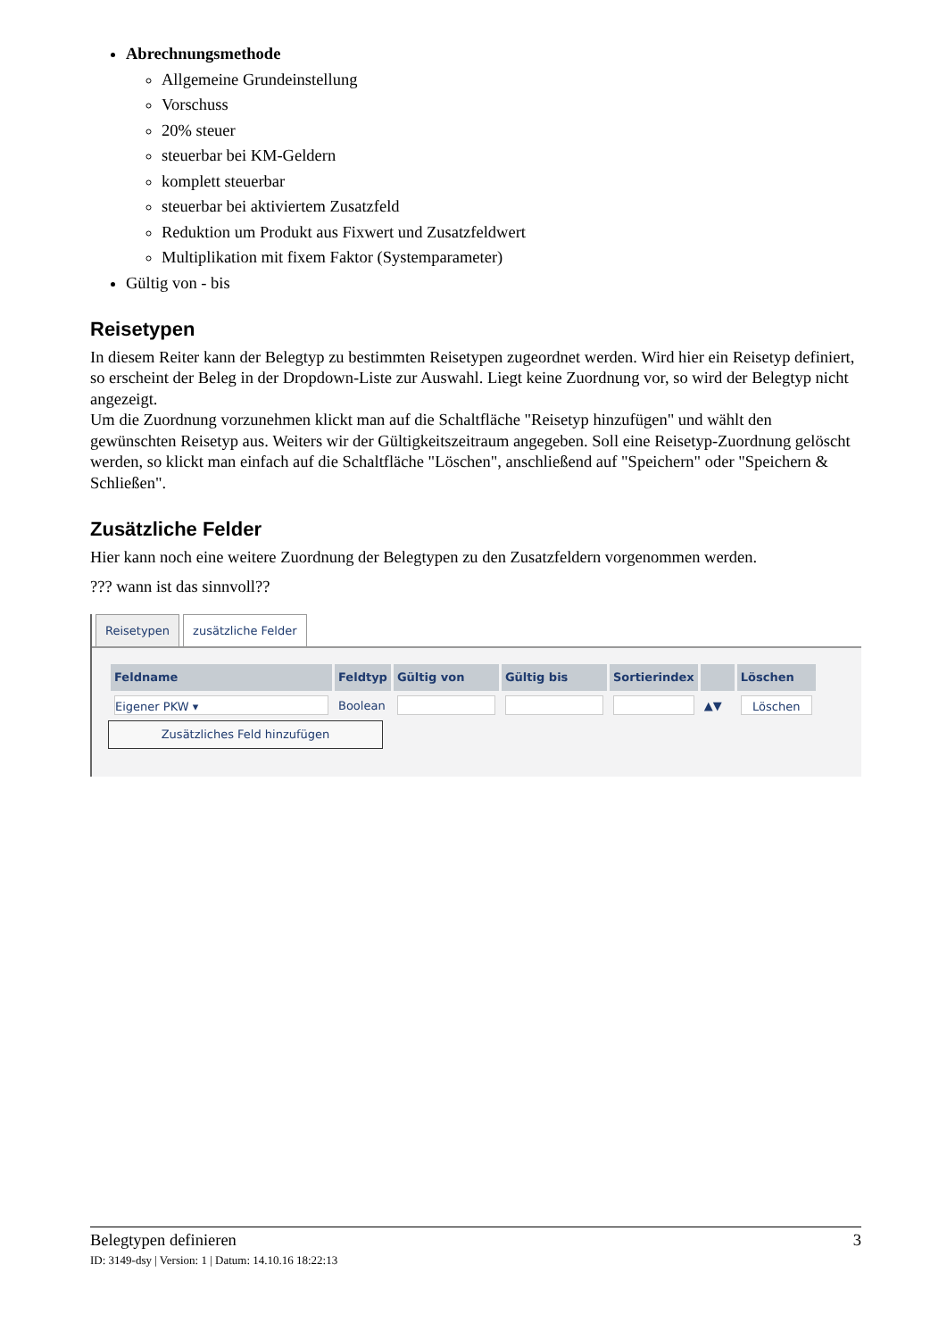Abrechnungsmethode
Allgemeine Grundeinstellung
Vorschuss
20% steuer
steuerbar bei KM-Geldern
komplett steuerbar
steuerbar bei aktiviertem Zusatzfeld
Reduktion um Produkt aus Fixwert und Zusatzfeldwert
Multiplikation mit fixem Faktor (Systemparameter)
Gültig von - bis
Reisetypen
In diesem Reiter kann der Belegtyp zu bestimmten Reisetypen zugeordnet werden. Wird hier ein Reisetyp definiert, so erscheint der Beleg in der Dropdown-Liste zur Auswahl. Liegt keine Zuordnung vor, so wird der Belegtyp nicht angezeigt.
Um die Zuordnung vorzunehmen klickt man auf die Schaltfläche "Reisetyp hinzufügen" und wählt den gewünschten Reisetyp aus. Weiters wir der Gültigkeitszeitraum angegeben. Soll eine Reisetyp-Zuordnung gelöscht werden, so klickt man einfach auf die Schaltfläche "Löschen", anschließend auf "Speichern" oder "Speichern & Schließen".
Zusätzliche Felder
Hier kann noch eine weitere Zuordnung der Belegtypen zu den Zusatzfeldern vorgenommen werden.
??? wann ist das sinnvoll??
Reisetypen zusätzliche Felder
| Feldname | Feldtyp | Gültig von | Gültig bis | Sortierindex | | Löschen |
| --- | --- | --- | --- | --- | --- | --- |
| Eigener PKW ▾ | Boolean | | | | ▲▼ | Löschen |
Zusätzliches Feld hinzufügen
Belegtypen definieren 3
ID: 3149-dsy | Version: 1 | Datum: 14.10.16 18:22:13